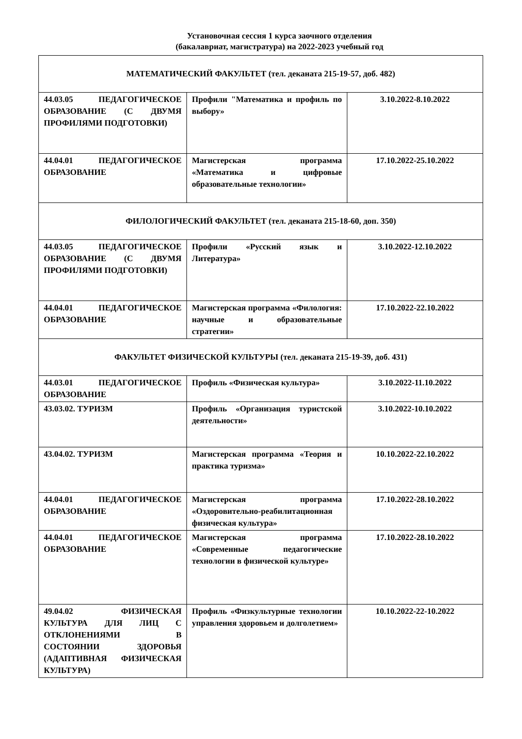Установочная сессия 1 курса заочного отделения
(бакалавриат, магистратура) на 2022-2023 учебный год
| МАТЕМАТИЧЕСКИЙ ФАКУЛЬТЕТ (тел. деканата 215-19-57, доб. 482) | | |
| 44.03.05 ПЕДАГОГИЧЕСКОЕ ОБРАЗОВАНИЕ (С ДВУМЯ ПРОФИЛЯМИ ПОДГОТОВКИ) | Профили "Математика и профиль по выбору» | 3.10.2022-8.10.2022 |
| 44.04.01 ПЕДАГОГИЧЕСКОЕ ОБРАЗОВАНИЕ | Магистерская программа «Математика и цифровые образовательные технологии» | 17.10.2022-25.10.2022 |
| ФИЛОЛОГИЧЕСКИЙ ФАКУЛЬТЕТ (тел. деканата 215-18-60, доп. 350) | | |
| 44.03.05 ПЕДАГОГИЧЕСКОЕ ОБРАЗОВАНИЕ (С ДВУМЯ ПРОФИЛЯМИ ПОДГОТОВКИ) | Профили «Русский язык и Литература» | 3.10.2022-12.10.2022 |
| 44.04.01 ПЕДАГОГИЧЕСКОЕ ОБРАЗОВАНИЕ | Магистерская программа «Филология: научные и образовательные стратегии» | 17.10.2022-22.10.2022 |
| ФАКУЛЬТЕТ ФИЗИЧЕСКОЙ КУЛЬТУРЫ (тел. деканата 215-19-39, доб. 431) | | |
| 44.03.01 ПЕДАГОГИЧЕСКОЕ ОБРАЗОВАНИЕ | Профиль «Физическая культура» | 3.10.2022-11.10.2022 |
| 43.03.02. ТУРИЗМ | Профиль «Организация туристской деятельности» | 3.10.2022-10.10.2022 |
| 43.04.02. ТУРИЗМ | Магистерская программа «Теория и практика туризма» | 10.10.2022-22.10.2022 |
| 44.04.01 ПЕДАГОГИЧЕСКОЕ ОБРАЗОВАНИЕ | Магистерская программа «Оздоровительно-реабилитационная физическая культура» | 17.10.2022-28.10.2022 |
| 44.04.01 ПЕДАГОГИЧЕСКОЕ ОБРАЗОВАНИЕ | Магистерская программа «Современные педагогические технологии в физической культуре» | 17.10.2022-28.10.2022 |
| 49.04.02 ФИЗИЧЕСКАЯ КУЛЬТУРА ДЛЯ ЛИЦ С ОТКЛОНЕНИЯМИ В СОСТОЯНИИ ЗДОРОВЬЯ (АДАПТИВНАЯ ФИЗИЧЕСКАЯ КУЛЬТУРА) | Профиль «Физкультурные технологии управления здоровьем и долголетием» | 10.10.2022-22-10.2022 |